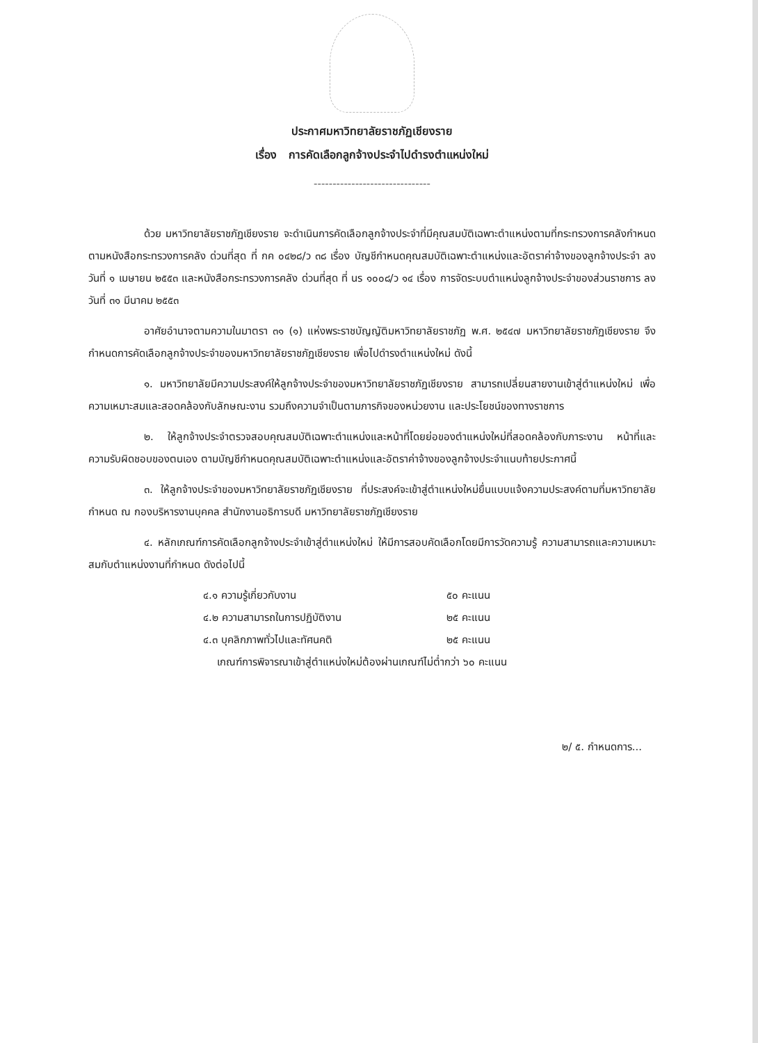ประกาศมหาวิทยาลัยราชภัฏเชียงราย
เรื่อง การคัดเลือกลูกจ้างประจำไปดำรงตำแหน่งใหม่
-------------------------------
ด้วย มหาวิทยาลัยราชภัฏเชียงราย จะดำเนินการคัดเลือกลูกจ้างประจำที่มีคุณสมบัติเฉพาะตำแหน่งตามที่กระทรวงการคลังกำหนด ตามหนังสือกระทรวงการคลัง ด่วนที่สุด ที่ กค ๐๔๒๘/ว ๓๘ เรื่อง บัญชีกำหนดคุณสมบัติเฉพาะตำแหน่งและอัตราค่าจ้างของลูกจ้างประจำ ลงวันที่ ๑ เมษายน ๒๕๕๓ และหนังสือกระทรวงการคลัง ด่วนที่สุด ที่ นร ๑๐๐๘/ว ๑๔ เรื่อง การจัดระบบตำแหน่งลูกจ้างประจำของส่วนราชการ ลงวันที่ ๓๑ มีนาคม ๒๕๕๓
อาศัยอำนาจตามความในมาตรา ๓๑ (๑) แห่งพระราชบัญญัติมหาวิทยาลัยราชภัฏ พ.ศ. ๒๕๔๗ มหาวิทยาลัยราชภัฏเชียงราย จึงกำหนดการคัดเลือกลูกจ้างประจำของมหาวิทยาลัยราชภัฏเชียงราย เพื่อไปดำรงตำแหน่งใหม่ ดังนี้
๑. มหาวิทยาลัยมีความประสงค์ให้ลูกจ้างประจำของมหาวิทยาลัยราชภัฏเชียงราย สามารถเปลี่ยนสายงานเข้าสู่ตำแหน่งใหม่ เพื่อความเหมาะสมและสอดคล้องกับลักษณะงาน รวมถึงความจำเป็นตามภารกิจของหน่วยงาน และประโยชน์ของทางราชการ
๒. ให้ลูกจ้างประจำตรวจสอบคุณสมบัติเฉพาะตำแหน่งและหน้าที่โดยย่อของตำแหน่งใหม่ที่สอดคล้องกับภาระงาน หน้าที่และความรับผิดชอบของตนเอง ตามบัญชีกำหนดคุณสมบัติเฉพาะตำแหน่งและอัตราค่าจ้างของลูกจ้างประจำแนบท้ายประกาศนี้
๓. ให้ลูกจ้างประจำของมหาวิทยาลัยราชภัฏเชียงราย ที่ประสงค์จะเข้าสู่ตำแหน่งใหม่ยื่นแบบแจ้งความประสงค์ตามที่มหาวิทยาลัยกำหนด ณ กองบริหารงานบุคคล สำนักงานอธิการบดี มหาวิทยาลัยราชภัฏเชียงราย
๔. หลักเกณฑ์การคัดเลือกลูกจ้างประจำเข้าสู่ตำแหน่งใหม่ ให้มีการสอบคัดเลือกโดยมีการวัดความรู้ ความสามารถและความเหมาะสมกับตำแหน่งงานที่กำหนด ดังต่อไปนี้
๔.๑ ความรู้เกี่ยวกับงาน ๕๐ คะแนน
๔.๒ ความสามารถในการปฏิบัติงาน ๒๕ คะแนน
๔.๓ บุคลิกภาพทั่วไปและทัศนคติ ๒๕ คะแนน
เกณฑ์การพิจารณาเข้าสู่ตำแหน่งใหม่ต้องผ่านเกณฑ์ไม่ต่ำกว่า ๖๐ คะแนน
๒/ ๕. กำหนดการ...